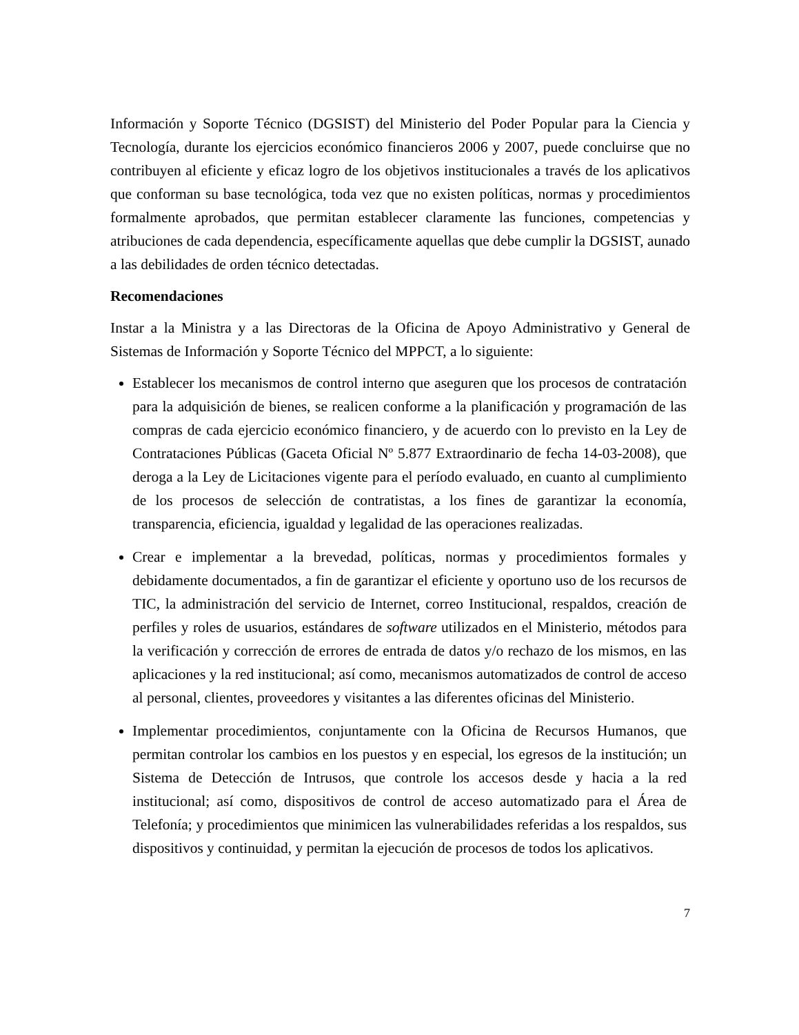Información y Soporte Técnico (DGSIST) del Ministerio del Poder Popular para la Ciencia y Tecnología, durante los ejercicios económico financieros 2006 y 2007, puede concluirse que no contribuyen al eficiente y eficaz logro de los objetivos institucionales a través de los aplicativos que conforman su base tecnológica, toda vez que no existen políticas, normas y procedimientos formalmente aprobados, que permitan establecer claramente las funciones, competencias y atribuciones de cada dependencia, específicamente aquellas que debe cumplir la DGSIST, aunado a las debilidades de orden técnico detectadas.
Recomendaciones
Instar a la Ministra y a las Directoras de la Oficina de Apoyo Administrativo y General de Sistemas de Información y Soporte Técnico del MPPCT, a lo siguiente:
Establecer los mecanismos de control interno que aseguren que los procesos de contratación para la adquisición de bienes, se realicen conforme a la planificación y programación de las compras de cada ejercicio económico financiero, y de acuerdo con lo previsto en la Ley de Contrataciones Públicas (Gaceta Oficial Nº 5.877 Extraordinario de fecha 14-03-2008), que deroga a la Ley de Licitaciones vigente para el período evaluado, en cuanto al cumplimiento de los procesos de selección de contratistas, a los fines de garantizar la economía, transparencia, eficiencia, igualdad y legalidad de las operaciones realizadas.
Crear e implementar a la brevedad, políticas, normas y procedimientos formales y debidamente documentados, a fin de garantizar el eficiente y oportuno uso de los recursos de TIC, la administración del servicio de Internet, correo Institucional, respaldos, creación de perfiles y roles de usuarios, estándares de software utilizados en el Ministerio, métodos para la verificación y corrección de errores de entrada de datos y/o rechazo de los mismos, en las aplicaciones y la red institucional; así como, mecanismos automatizados de control de acceso al personal, clientes, proveedores y visitantes a las diferentes oficinas del Ministerio.
Implementar procedimientos, conjuntamente con la Oficina de Recursos Humanos, que permitan controlar los cambios en los puestos y en especial, los egresos de la institución; un Sistema de Detección de Intrusos, que controle los accesos desde y hacia a la red institucional; así como, dispositivos de control de acceso automatizado para el Área de Telefonía; y procedimientos que minimicen las vulnerabilidades referidas a los respaldos, sus dispositivos y continuidad, y permitan la ejecución de procesos de todos los aplicativos.
7